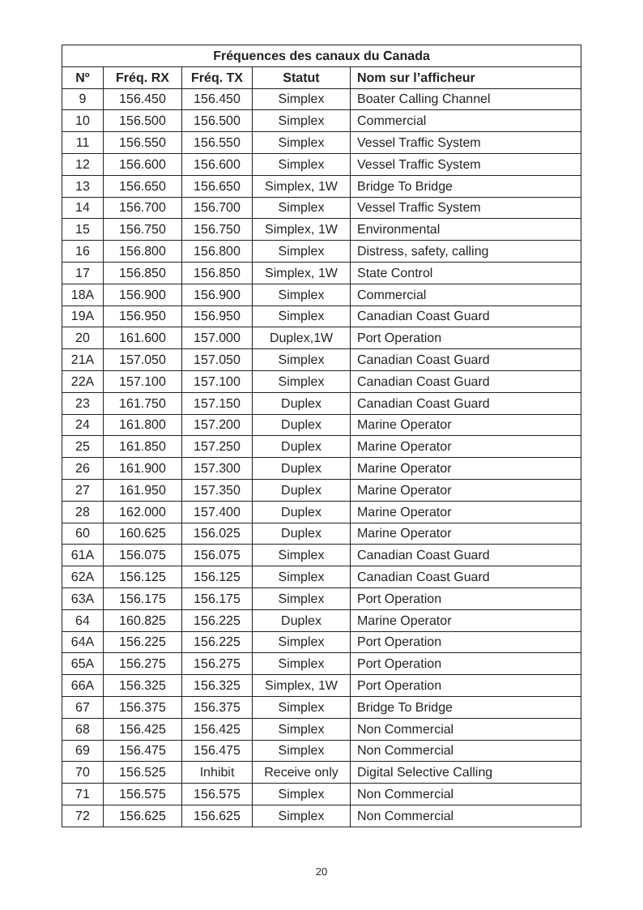| Fréquences des canaux du Canada | | | | |
| --- | --- | --- | --- | --- |
| Nº | Fréq. RX | Fréq. TX | Statut | Nom sur l’afficheur |
| 9 | 156.450 | 156.450 | Simplex | Boater Calling Channel |
| 10 | 156.500 | 156.500 | Simplex | Commercial |
| 11 | 156.550 | 156.550 | Simplex | Vessel Traffic System |
| 12 | 156.600 | 156.600 | Simplex | Vessel Traffic System |
| 13 | 156.650 | 156.650 | Simplex, 1W | Bridge To Bridge |
| 14 | 156.700 | 156.700 | Simplex | Vessel Traffic System |
| 15 | 156.750 | 156.750 | Simplex, 1W | Environmental |
| 16 | 156.800 | 156.800 | Simplex | Distress, safety, calling |
| 17 | 156.850 | 156.850 | Simplex, 1W | State Control |
| 18A | 156.900 | 156.900 | Simplex | Commercial |
| 19A | 156.950 | 156.950 | Simplex | Canadian Coast Guard |
| 20 | 161.600 | 157.000 | Duplex,1W | Port Operation |
| 21A | 157.050 | 157.050 | Simplex | Canadian Coast Guard |
| 22A | 157.100 | 157.100 | Simplex | Canadian Coast Guard |
| 23 | 161.750 | 157.150 | Duplex | Canadian Coast Guard |
| 24 | 161.800 | 157.200 | Duplex | Marine Operator |
| 25 | 161.850 | 157.250 | Duplex | Marine Operator |
| 26 | 161.900 | 157.300 | Duplex | Marine Operator |
| 27 | 161.950 | 157.350 | Duplex | Marine Operator |
| 28 | 162.000 | 157.400 | Duplex | Marine Operator |
| 60 | 160.625 | 156.025 | Duplex | Marine Operator |
| 61A | 156.075 | 156.075 | Simplex | Canadian Coast Guard |
| 62A | 156.125 | 156.125 | Simplex | Canadian Coast Guard |
| 63A | 156.175 | 156.175 | Simplex | Port Operation |
| 64 | 160.825 | 156.225 | Duplex | Marine Operator |
| 64A | 156.225 | 156.225 | Simplex | Port Operation |
| 65A | 156.275 | 156.275 | Simplex | Port Operation |
| 66A | 156.325 | 156.325 | Simplex, 1W | Port Operation |
| 67 | 156.375 | 156.375 | Simplex | Bridge To Bridge |
| 68 | 156.425 | 156.425 | Simplex | Non Commercial |
| 69 | 156.475 | 156.475 | Simplex | Non Commercial |
| 70 | 156.525 | Inhibit | Receive only | Digital Selective Calling |
| 71 | 156.575 | 156.575 | Simplex | Non Commercial |
| 72 | 156.625 | 156.625 | Simplex | Non Commercial |
20